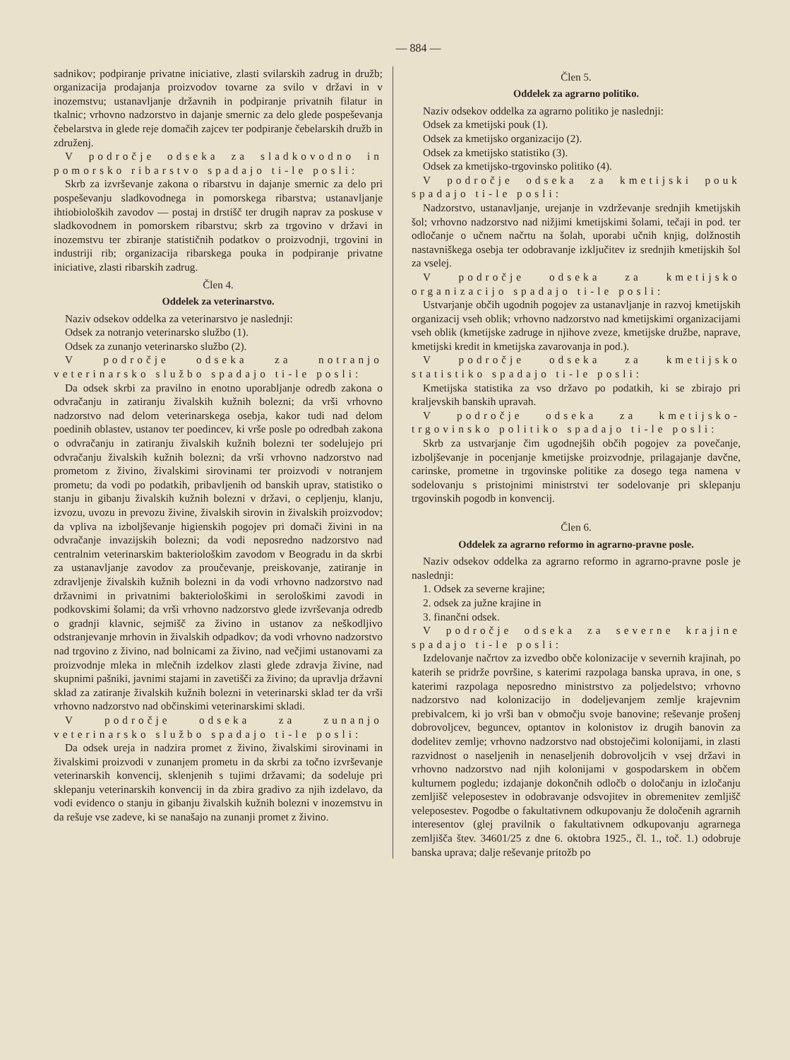— 884 —
sadnikov; podpiranje privatne iniciative, zlasti svilarskih zadrug in družb; organizacija prodajanja proizvodov tovarne za svilo v državi in v inozemstvu; ustanavljanje državnih in podpiranje privatnih filatur in tkalnic; vrhovno nadzorstvo in dajanje smernic za delo glede pospeševanja čebelarstva in glede reje domačih zajcev ter podpiranje čebelarskih družb in združenj.
V področje odseka za sladkovodno in pomorsko ribarstvo spadajo ti-le posli:
Skrb za izvrševanje zakona o ribarstvu in dajanje smernic za delo pri pospeševanju sladkovodnega in pomorskega ribarstva; ustanavljanje ihtiobioloških zavodov — postaj in drstišč ter drugih naprav za poskuse v sladkovodnem in pomorskem ribarstvu; skrb za trgovino v državi in inozemstvu ter zbiranje statističnih podatkov o proizvodnji, trgovini in industriji rib; organizacija ribarskega pouka in podpiranje privatne iniciative, zlasti ribarskih zadrug.
Člen 4.
Oddelek za veterinarstvo.
Naziv odsekov oddelka za veterinarstvo je naslednji:
Odsek za notranjo veterinarsko službo (1).
Odsek za zunanjo veterinarsko službo (2).
V področje odseka za notranjo veterinarsko službo spadajo ti-le posli:
Da odsek skrbi za pravilno in enotno uporabljanje odredb zakona o odvračanju in zatiranju živalskih kužnih bolezni; da vrši vrhovno nadzorstvo nad delom veterinarskega osebja, kakor tudi nad delom poedinih oblastev, ustanov ter poedincev, ki vrše posle po odredbah zakona o odvračanju in zatiranju živalskih kužnih bolezni ter sodelujejo pri odvračanju živalskih kužnih bolezni; da vrši vrhovno nadzorstvo nad prometom z živino, živalskimi sirovinami ter proizvodi v notranjem prometu; da vodi po podatkih, pribavljenih od banskih uprav, statistiko o stanju in gibanju živalskih kužnih bolezni v državi, o cepljenju, klanju, izvozu, uvozu in prevozu živine, živalskih sirovin in živalskih proizvodov; da vpliva na izboljševanje higienskih pogojev pri domači živini in na odvračanje invazijskih bolezni; da vodi neposredno nadzorstvo nad centralnim veterinarskim bakteriološkim zavodom v Beogradu in da skrbi za ustanavljanje zavodov za proučevanje, preiskovanje, zatiranje in zdravljenje živalskih kužnih bolezni in da vodi vrhovno nadzorstvo nad državnimi in privatnimi bakteriološkimi in serološkimi zavodi in podkovskimi šolami; da vrši vrhovno nadzorstvo glede izvrševanja odredb o gradnji klavnic, sejmišč za živino in ustanov za neškodljivo odstranjevanje mrhovin in živalskih odpadkov; da vodi vrhovno nadzorstvo nad trgovino z živino, nad bolnicami za živino, nad večjimi ustanovami za proizvodnje mleka in mlečnih izdelkov zlasti glede zdravja živine, nad skupnimi pašniki, javnimi stajami in zavetišči za živino; da upravlja državni sklad za zatiranje živalskih kužnih bolezni in veterinarski sklad ter da vrši vrhovno nadzorstvo nad občinskimi veterinarskimi skladi.
V področje odseka za zunanjo veterinarsko službo spadajo ti-le posli:
Da odsek ureja in nadzira promet z živino, živalskimi sirovinami in živalskimi proizvodi v zunanjem prometu in da skrbi za točno izvrševanje veterinarskih konvencij, sklenjenih s tujimi državami; da sodeluje pri sklepanju veterinarskih konvencij in da zbira gradivo za njih izdelavo, da vodi evidenco o stanju in gibanju živalskih kužnih bolezni v inozemstvu in da rešuje vse zadeve, ki se nanašajo na zunanji promet z živino.
Člen 5.
Oddelek za agrarno politiko.
Naziv odsekov oddelka za agrarno politiko je naslednji:
Odsek za kmetijski pouk (1).
Odsek za kmetijsko organizacijo (2).
Odsek za kmetijsko statistiko (3).
Odsek za kmetijsko-trgovinsko politiko (4).
V področje odseka za kmetijski pouk spadajo ti-le posli:
Nadzorstvo, ustanavljanje, urejanje in vzdrževanje srednjih kmetijskih šol; vrhovno nadzorstvo nad nižjimi kmetijskimi šolami, tečaji in pod. ter odločanje o učnem načrtu na šolah, uporabi učnih knjig, dolžnostih nastavniškega osebja ter odobravanje izključitev iz srednjih kmetijskih šol za vselej.
V področje odseka za kmetijsko organizacijo spadajo ti-le posli:
Ustvarjanje občih ugodnih pogojev za ustanavljanje in razvoj kmetijskih organizacij vseh oblik; vrhovno nadzorstvo nad kmetijskimi organizacijami vseh oblik (kmetijske zadruge in njihove zveze, kmetijske družbe, naprave, kmetijski kredit in kmetijska zavarovanja in pod.).
V področje odseka za kmetijsko statistiko spadajo ti-le posli:
Kmetijska statistika za vso državo po podatkih, ki se zbirajo pri kraljevskih banskih upravah.
V področje odseka za kmetijsko-trgovinsko politiko spadajo ti-le posli:
Skrb za ustvarjanje čim ugodnejših občih pogojev za povečanje, izboljševanje in pocenjanje kmetijske proizvodnje, prilagajanje davčne, carinske, prometne in trgovinske politike za dosego tega namena v sodelovanju s pristojnimi ministrstvi ter sodelovanje pri sklepanju trgovinskih pogodb in konvencij.
Člen 6.
Oddelek za agrarno reformo in agrarno-pravne posle.
Naziv odsekov oddelka za agrarno reformo in agrarno-pravne posle je naslednji:
1. Odsek za severne krajine;
2. odsek za južne krajine in
3. finančni odsek.
V področje odseka za severne krajine spadajo ti-le posli:
Izdelovanje načrtov za izvedbo obče kolonizacije v severnih krajinah, po katerih se pridrže površine, s katerimi razpolaga banska uprava, in one, s katerimi razpolaga neposredno ministrstvo za poljedelstvo; vrhovno nadzorstvo nad kolonizacijo in dodeljevanjem zemlje krajevnim prebivalcem, ki jo vrši ban v območju svoje banovine; reševanje prošenj dobrovoljcev, beguncev, optantov in kolonistov iz drugih banovin za dodelitev zemlje; vrhovno nadzorstvo nad obstoječimi kolonijami, in zlasti razvidnost o naseljenih in nenaseljenih dobrovoljcih v vsej državi in vrhovno nadzorstvo nad njih kolonijami v gospodarskem in občem kulturnem pogledu; izdajanje dokončnih odločb o določanju in izločanju zemljišč veleposestev in odobravanje odsvojitev in obremenitev zemljišč veleposestev. Pogodbe o fakultativnem odkupovanju že določenih agrarnih interesentov (glej pravilnik o fakultativnem odkupovanju agrarnega zemljišča štev. 34601/25 z dne 6. oktobra 1925., čl. 1., toč. 1.) odobruje banska uprava; dalje reševanje pritožb po